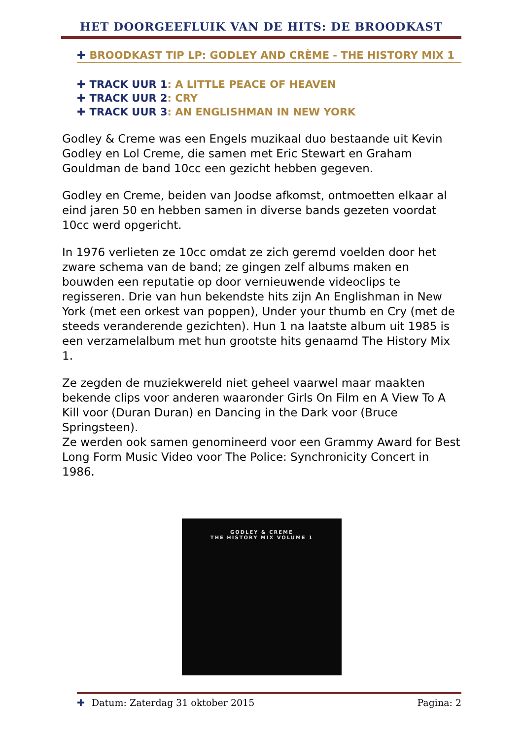HET DOORGEEFLUIK VAN DE HITS: DE BROODKAST
✚ BROODKAST TIP LP: GODLEY AND CRÈME - THE HISTORY MIX 1
✚ TRACK UUR 1: A LITTLE PEACE OF HEAVEN
✚ TRACK UUR 2: CRY
✚ TRACK UUR 3: AN ENGLISHMAN IN NEW YORK
Godley & Creme was een Engels muzikaal duo bestaande uit Kevin Godley en Lol Creme, die samen met Eric Stewart en Graham Gouldman de band 10cc een gezicht hebben gegeven.
Godley en Creme, beiden van Joodse afkomst, ontmoetten elkaar al eind jaren 50 en hebben samen in diverse bands gezeten voordat 10cc werd opgericht.
In 1976 verlieten ze 10cc omdat ze zich geremd voelden door het zware schema van de band; ze gingen zelf albums maken en bouwden een reputatie op door vernieuwende videoclips te regisseren. Drie van hun bekendste hits zijn An Englishman in New York (met een orkest van poppen), Under your thumb en Cry (met de steeds veranderende gezichten). Hun 1 na laatste album uit 1985 is een verzamelalbum met hun grootste hits genaamd The History Mix 1.
Ze zegden de muziekwereld niet geheel vaarwel maar maakten bekende clips voor anderen waaronder Girls On Film en A View To A Kill voor (Duran Duran) en Dancing in the Dark voor (Bruce Springsteen).
Ze werden ook samen genomineerd voor een Grammy Award for Best Long Form Music Video voor The Police: Synchronicity Concert in 1986.
GODLEY & CREME
THE HISTORY MIX VOLUME 1
✚ Datum: Zaterdag 31 oktober 2015 Pagina: 2